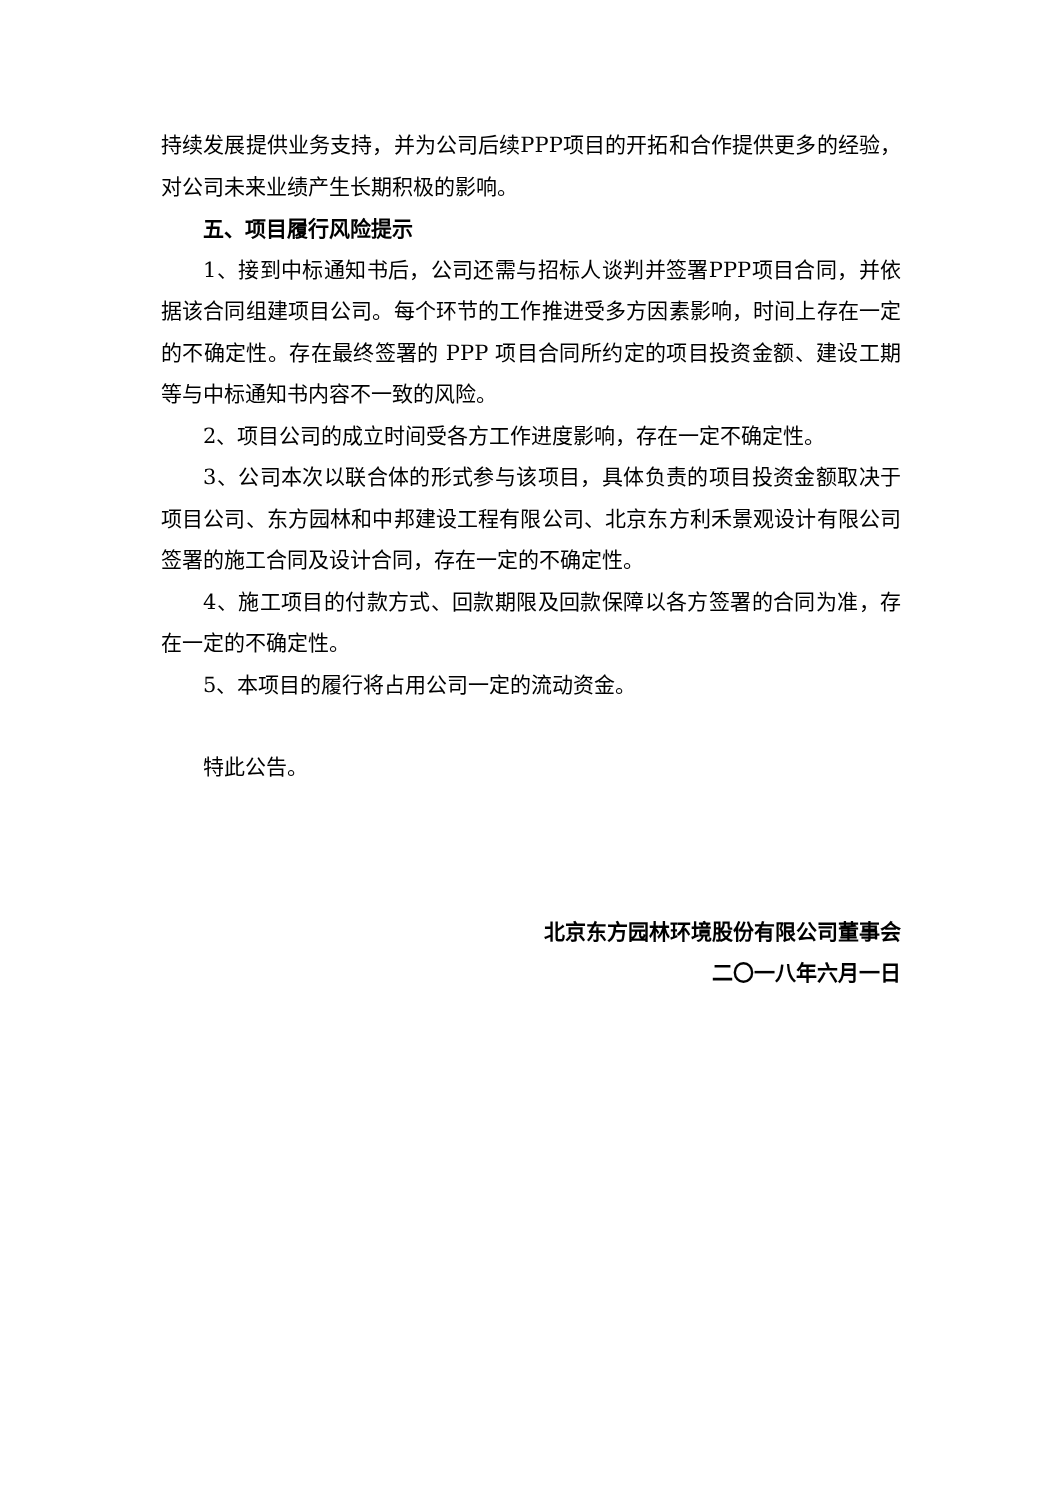持续发展提供业务支持，并为公司后续PPP项目的开拓和合作提供更多的经验，对公司未来业绩产生长期积极的影响。
五、项目履行风险提示
1、接到中标通知书后，公司还需与招标人谈判并签署PPP项目合同，并依据该合同组建项目公司。每个环节的工作推进受多方因素影响，时间上存在一定的不确定性。存在最终签署的 PPP 项目合同所约定的项目投资金额、建设工期等与中标通知书内容不一致的风险。
2、项目公司的成立时间受各方工作进度影响，存在一定不确定性。
3、公司本次以联合体的形式参与该项目，具体负责的项目投资金额取决于项目公司、东方园林和中邦建设工程有限公司、北京东方利禾景观设计有限公司签署的施工合同及设计合同，存在一定的不确定性。
4、施工项目的付款方式、回款期限及回款保障以各方签署的合同为准，存在一定的不确定性。
5、本项目的履行将占用公司一定的流动资金。
特此公告。
北京东方园林环境股份有限公司董事会
二〇一八年六月一日